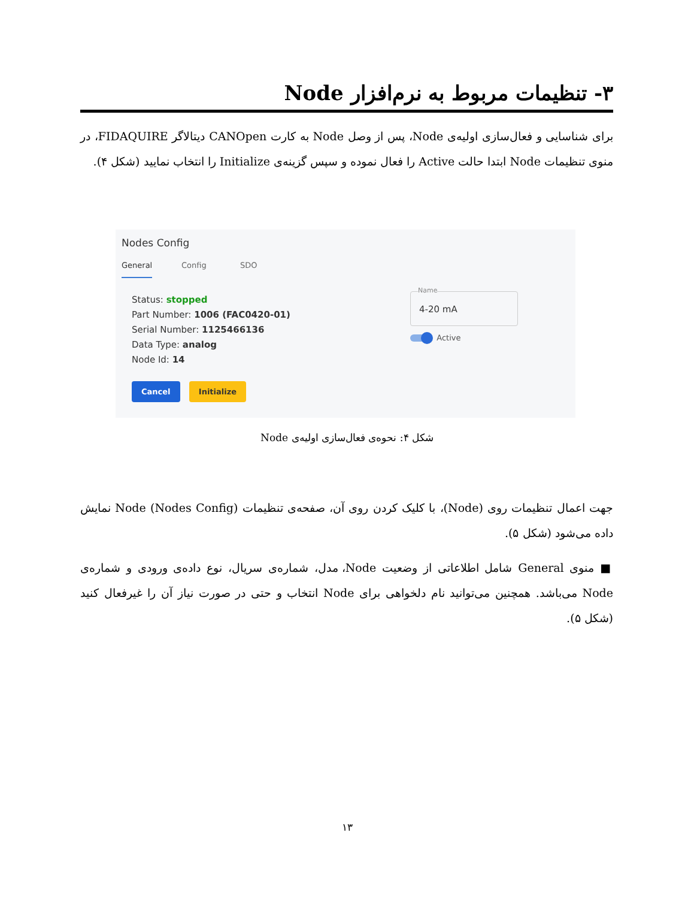۳- تنظیمات مربوط به نرم‌افزار Node
برای شناسایی و فعال‌سازی اولیه‌ی Node، پس از وصل Node به کارت CANOpen دیتالاگر FIDAQUIRE، در منوی تنظیمات Node ابتدا حالت Active را فعال نموده و سپس گزینه‌ی Initialize را انتخاب نمایید (شکل ۴).
Nodes Config
General Config SDO
Status: stopped
Part Number: 1006 (FAC0420-01)
Serial Number: 1125466136
Data Type: analog
Node Id: 14
Name
4-20 mA
Active
Cancel Initialize
شکل ۴: نحوه‌ی فعال‌سازی اولیه‌ی Node
جهت اعمال تنظیمات روی (Node)، با کلیک کردن روی آن، صفحه‌ی تنظیمات Node (Nodes Config) نمایش داده می‌شود (شکل ۵).
■ منوی General شامل اطلاعاتی از وضعیت Node، مدل، شماره‌ی سریال، نوع داده‌ی ورودی و شماره‌ی Node می‌باشد. همچنین می‌توانید نام دلخواهی برای Node انتخاب و حتی در صورت نیاز آن را غیرفعال کنید (شکل ۵).
۱۳